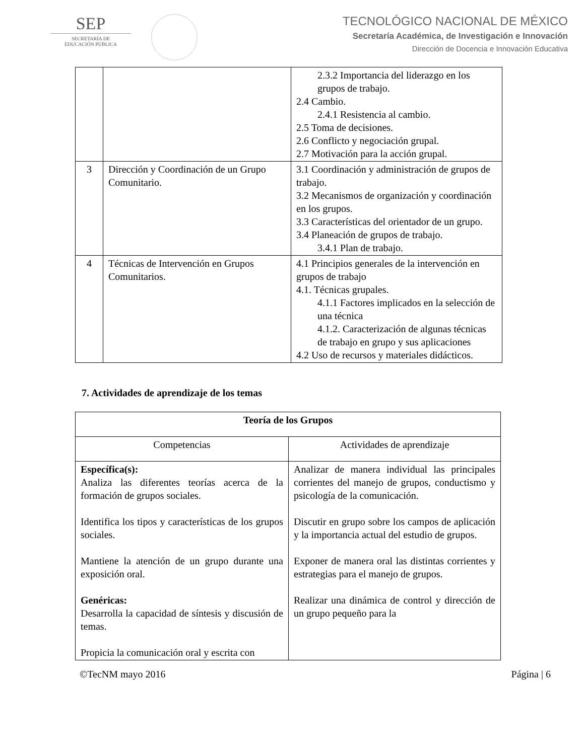SEP
SECRETARÍA DE
EDUCACIÓN PÚBLICA
TECNOLÓGICO NACIONAL DE MÉXICO
Secretaría Académica, de Investigación e Innovación
Dirección de Docencia e Innovación Educativa
| | | 2.3.2 Importancia del liderazgo en los grupos de trabajo. 2.4 Cambio. 2.4.1 Resistencia al cambio. 2.5 Toma de decisiones. 2.6 Conflicto y negociación grupal. 2.7 Motivación para la acción grupal. |
| 3 | Dirección y Coordinación de un Grupo Comunitario. | 3.1 Coordinación y administración de grupos de trabajo. 3.2 Mecanismos de organización y coordinación en los grupos. 3.3 Características del orientador de un grupo. 3.4 Planeación de grupos de trabajo. 3.4.1 Plan de trabajo. |
| 4 | Técnicas de Intervención en Grupos Comunitarios. | 4.1 Principios generales de la intervención en grupos de trabajo 4.1. Técnicas grupales. 4.1.1 Factores implicados en la selección de una técnica 4.1.2. Caracterización de algunas técnicas de trabajo en grupo y sus aplicaciones 4.2 Uso de recursos y materiales didácticos. |
7. Actividades de aprendizaje de los temas
| Teoría de los Grupos | |
| --- | --- |
| Competencias | Actividades de aprendizaje |
| Específica(s): Analiza las diferentes teorías acerca de la formación de grupos sociales. Identifica los tipos y características de los grupos sociales. Mantiene la atención de un grupo durante una exposición oral. Genéricas: Desarrolla la capacidad de síntesis y discusión de temas. Propicia la comunicación oral y escrita con | Analizar de manera individual las principales corrientes del manejo de grupos, conductismo y psicología de la comunicación. Discutir en grupo sobre los campos de aplicación y la importancia actual del estudio de grupos. Exponer de manera oral las distintas corrientes y estrategias para el manejo de grupos. Realizar una dinámica de control y dirección de un grupo pequeño para la |
©TecNM mayo 2016 Página | 6